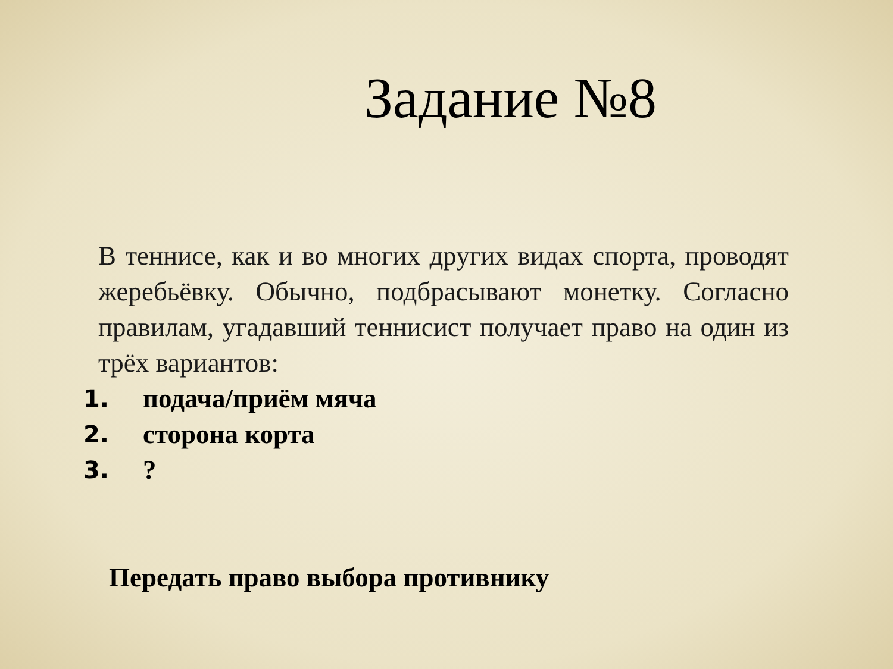Задание №8
В теннисе, как и во многих других видах спорта, проводят жеребьёвку. Обычно, подбрасывают монетку. Согласно правилам, угадавший теннисист получает право на один из трёх вариантов:
1. подача/приём мяча
2. сторона корта
3.?
Передать право выбора противнику